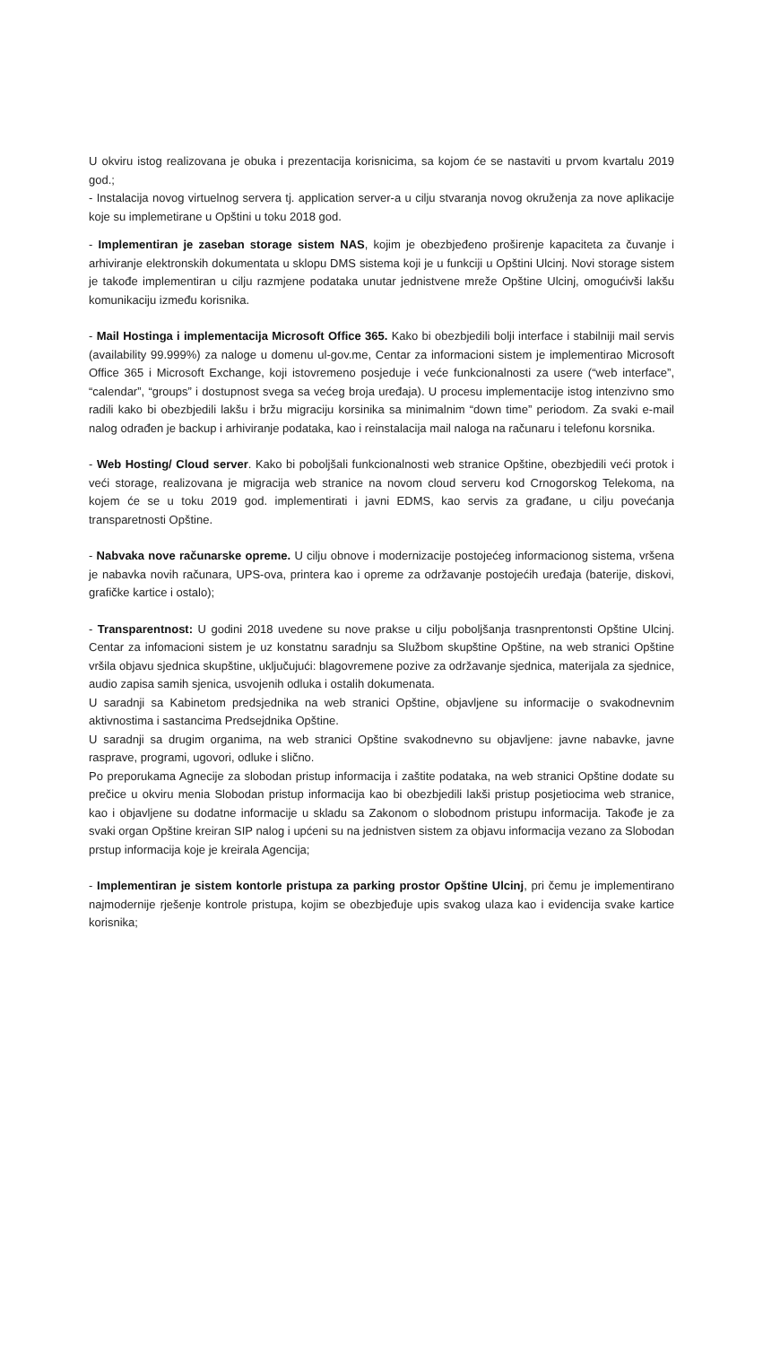U okviru istog realizovana je obuka i prezentacija korisnicima, sa kojom će se nastaviti u prvom kvartalu 2019 god.;
- Instalacija novog virtuelnog servera tj. application server-a u cilju stvaranja novog okruženja za nove aplikacije koje su implemetirane u Opštini u toku 2018 god.
- Implementiran je zaseban storage sistem NAS, kojim je obezbjeđeno proširenje kapaciteta za čuvanje i arhiviranje elektronskih dokumentata u sklopu DMS sistema koji je u funkciji u Opštini Ulcinj. Novi storage sistem je takođe implementiran u cilju razmjene podataka unutar jednistvene mreže Opštine Ulcinj, omogućivši lakšu komunikaciju između korisnika.
- Mail Hostinga i implementacija Microsoft Office 365. Kako bi obezbjedili bolji interface i stabilniji mail servis (availability 99.999%) za naloge u domenu ul-gov.me, Centar za informacioni sistem je implementirao Microsoft Office 365 i Microsoft Exchange, koji istovremeno posjeduje i veće funkcionalnosti za usere (“web interface”, “calendar”, “groups” i dostupnost svega sa većeg broja uređaja). U procesu implementacije istog intenzivno smo radili kako bi obezbjedili lakšu i bržu migraciju korsinika sa minimalnim “down time” periodom. Za svaki e-mail nalog odrađen je backup i arhiviranje podataka, kao i reinstalacija mail naloga na računaru i telefonu korsnika.
- Web Hosting/ Cloud server. Kako bi poboljšali funkcionalnosti web stranice Opštine, obezbjedili veći protok i veći storage, realizovana je migracija web stranice na novom cloud serveru kod Crnogorskog Telekoma, na kojem će se u toku 2019 god. implementirati i javni EDMS, kao servis za građane, u cilju povećanja transparetnosti Opštine.
- Nabvaka nove računarske opreme. U cilju obnove i modernizacije postojećeg informacionog sistema, vršena je nabavka novih računara, UPS-ova, printera kao i opreme za održavanje postojećih uređaja (baterije, diskovi, grafičke kartice i ostalo);
- Transparentnost: U godini 2018 uvedene su nove prakse u cilju poboljšanja trasnprentonsti Opštine Ulcinj. Centar za infomacioni sistem je uz konstatnu saradnju sa Službom skupštine Opštine, na web stranici Opštine vršila objavu sjednica skupštine, uključujući: blagovremene pozive za održavanje sjednica, materijala za sjednice, audio zapisa samih sjenica, usvojenih odluka i ostalih dokumenata.
U saradnji sa Kabinetom predsjednika na web stranici Opštine, objavljene su informacije o svakodnevnim aktivnostima i sastancima Predsejdnika Opštine.
U saradnji sa drugim organima, na web stranici Opštine svakodnevno su objavljene: javne nabavke, javne rasprave, programi, ugovori, odluke i slično.
Po preporukama Agnecije za slobodan pristup informacija i zaštite podataka, na web stranici Opštine dodate su prečice u okviru menia Slobodan pristup informacija kao bi obezbjedili lakši pristup posjetiocima web stranice, kao i objavljene su dodatne informacije u skladu sa Zakonom o slobodnom pristupu informacija. Takođe je za svaki organ Opštine kreiran SIP nalog i upćeni su na jednistven sistem za objavu informacija vezano za Slobodan prstup informacija koje je kreirala Agencija;
- Implementiran je sistem kontorle pristupa za parking prostor Opštine Ulcinj, pri čemu je implementirano najmodernije rješenje kontrole pristupa, kojim se obezbjeđuje upis svakog ulaza kao i evidencija svake kartice korisnika;